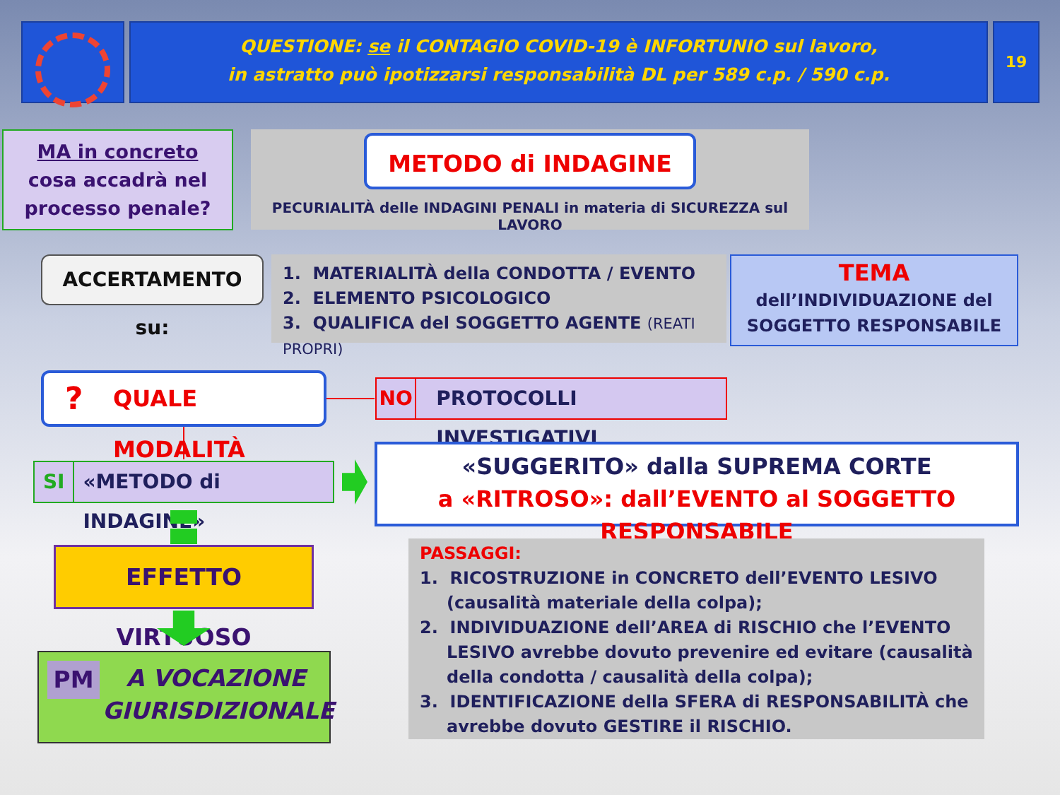QUESTIONE: se il CONTAGIO COVID-19 è INFORTUNIO sul lavoro,
in astratto può ipotizzarsi responsabilità DL per 589 c.p. / 590 c.p.
19
MA in concreto
cosa accadrà nel
processo penale?
METODO di INDAGINE
PECURIALITÀ delle INDAGINI PENALI in materia di SICUREZZA sul LAVORO
ACCERTAMENTO su:
1. MATERIALITÀ della CONDOTTA / EVENTO
2. ELEMENTO PSICOLOGICO
3. QUALIFICA del SOGGETTO AGENTE (REATI PROPRI)
TEMA
dell’INDIVIDUAZIONE del
SOGGETTO RESPONSABILE
? QUALE MODALITÀ NO PROTOCOLLI INVESTIGATIVI
SI «METODO di INDAGINE»
«SUGGERITO» dalla SUPREMA CORTE
a «RITROSO»: dall’EVENTO al SOGGETTO RESPONSABILE
EFFETTO VIRTUOSO
PM A VOCAZIONE
GIURISDIZIONALE
PASSAGGI:
1. RICOSTRUZIONE in CONCRETO dell’EVENTO LESIVO (causalità materiale della colpa);
2. INDIVIDUAZIONE dell’AREA di RISCHIO che l’EVENTO LESIVO avrebbe dovuto prevenire ed evitare (causalità della condotta / causalità della colpa);
3. IDENTIFICAZIONE della SFERA di RESPONSABILITÀ che avrebbe dovuto GESTIRE il RISCHIO.